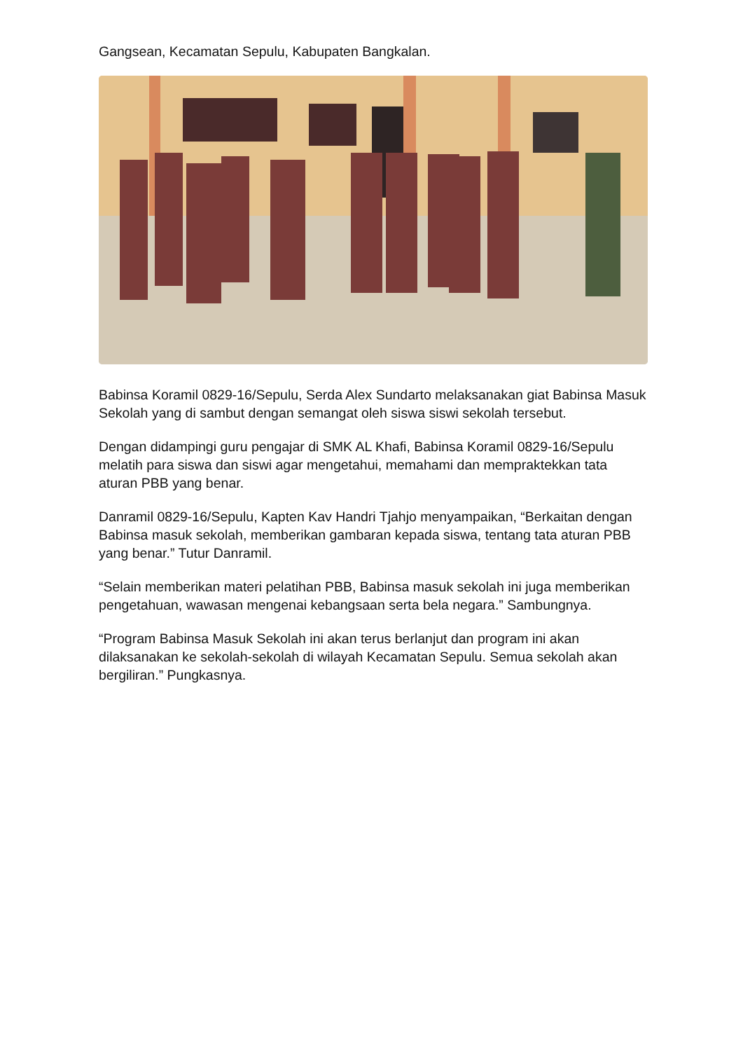Gangsean, Kecamatan Sepulu, Kabupaten Bangkalan.
Babinsa Koramil 0829-16/Sepulu, Serda Alex Sundarto melaksanakan giat Babinsa Masuk Sekolah yang di sambut dengan semangat oleh siswa siswi sekolah tersebut.
Dengan didampingi guru pengajar di SMK AL Khafi, Babinsa Koramil 0829-16/Sepulu melatih para siswa dan siswi agar mengetahui, memahami dan mempraktekkan tata aturan PBB yang benar.
Danramil 0829-16/Sepulu, Kapten Kav Handri Tjahjo menyampaikan, “Berkaitan dengan Babinsa masuk sekolah, memberikan gambaran kepada siswa, tentang tata aturan PBB yang benar.” Tutur Danramil.
“Selain memberikan materi pelatihan PBB, Babinsa masuk sekolah ini juga memberikan pengetahuan, wawasan mengenai kebangsaan serta bela negara.” Sambungnya.
“Program Babinsa Masuk Sekolah ini akan terus berlanjut dan program ini akan dilaksanakan ke sekolah-sekolah di wilayah Kecamatan Sepulu. Semua sekolah akan bergiliran.” Pungkasnya.